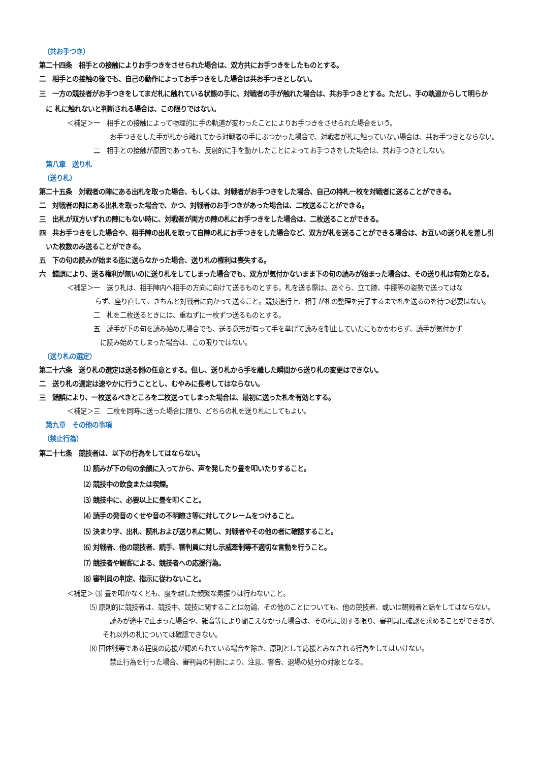（共お手つき）
第二十四条　相手との接触によりお手つきをさせられた場合は、双方共にお手つきをしたものとする。
二　相手との接触の後でも、自己の動作によってお手つきをした場合は共お手つきとしない。
三　一方の競技者がお手つきをしてまだ札に触れている状態の手に、対戦者の手が触れた場合は、共お手つきとする。ただし、手の軌道からして明らか
に 札に触れないと判断される場合は、この限りではない。
＜補足＞一　相手との接触によって物理的に手の軌道が変わったことによりお手つきをさせられた場合をいう。
お手つきをした手が札から離れてから対戦者の手にぶつかった場合で、対戦者が札に触っていない場合は、共お手つきとならない。
二　相手との接触が原因であっても、反射的に手を動かしたことによってお手つきをした場合は、共お手つきとしない。
第八章　送り札
（送り札）
第二十五条　対戦者の陣にある出札を取った場合、もしくは、対戦者がお手つきをした場合、自己の持札一枚を対戦者に送ることができる。
二　対戦者の陣にある出札を取った場合で、かつ、対戦者のお手つきがあった場合は、二枚送ることができる。
三　出札が双方いずれの陣にもない時に、対戦者が両方の陣の札にお手つきをした場合は、二枚送ることができる。
四　共お手つきをした場合や、相手陣の出札を取って自陣の札にお手つきをした場合など、双方が札を送ることができる場合は、お互いの送り札を差し引
いた枚数のみ送ることができる。
五　下の句の読みが始まる迄に送らなかった場合、送り札の権利は喪失する。
六　錯誤により、送る権利が無いのに送り札をしてしまった場合でも、双方が気付かないまま下の句の読みが始まった場合は、その送り札は有効となる。
＜補足＞一　送り札は、相手陣内へ相手の方向に向けて送るものとする。札を送る際は、あぐら、立て膝、中腰等の姿勢で送ってはな
らず、座り直して、きちんと対戦者に向かって送ること。競技進行上、相手が札の整理を完了するまで札を送るのを待つ必要はない。
二　札を二枚送るときには、重ねずに一枚ずつ送るものとする。
五　読手が下の句を読み始めた場合でも、送る意志が有って手を挙げて読みを制止していたにもかかわらず、読手が気付かず
に読み始めてしまった場合は、この限りではない。
（送り札の選定）
第二十六条　送り札の選定は送る側の任意とする。但し、送り札から手を離した瞬間から送り札の変更はできない。
二　送り札の選定は速やかに行うこととし、むやみに長考してはならない。
三　錯誤により、一枚送るべきところを二枚送ってしまった場合は、最初に送った札を有効とする。
＜補足＞三　二枚を同時に送った場合に限り、どちらの札を送り札にしてもよい。
第九章　その他の事項
（禁止行為）
第二十七条　競技者は、以下の行為をしてはならない。
⑴ 読みが下の句の余韻に入ってから、声を発したり畳を叩いたりすること。
⑵ 競技中の飲食または喫煙。
⑶ 競技中に、必要以上に畳を叩くこと。
⑷ 読手の発音のくせや音の不明瞭さ等に対してクレームをつけること。
⑸ 決まり字、出札、読札および送り札に関し、対戦者やその他の者に確認すること。
⑹ 対戦者、他の競技者、読手、審判員に対し示威牽制等不適切な言動を行うこと。
⑺ 競技者や観客による、競技者への応援行為。
⑻ 審判員の判定、指示に従わないこと。
＜補足＞ ⑶ 畳を叩かなくとも、度を越した頻繁な素振りは行わないこと。
⑸ 原則的に競技者は、競技中、競技に関することは勿論、その他のことについても、他の競技者、或いは観戦者と話をしてはならない。
読みが途中で止まった場合や、雑音等により聞こえなかった場合は、その札に関する限り、審判員に確認を求めることができるが、それ以外の札については確認できない。
⑻ 団体戦等である程度の応援が認められている場合を除き、原則として応援とみなされる行為をしてはいけない。
禁止行為を行った場合、審判員の判断により、注意、警告、退場の処分の対象となる。